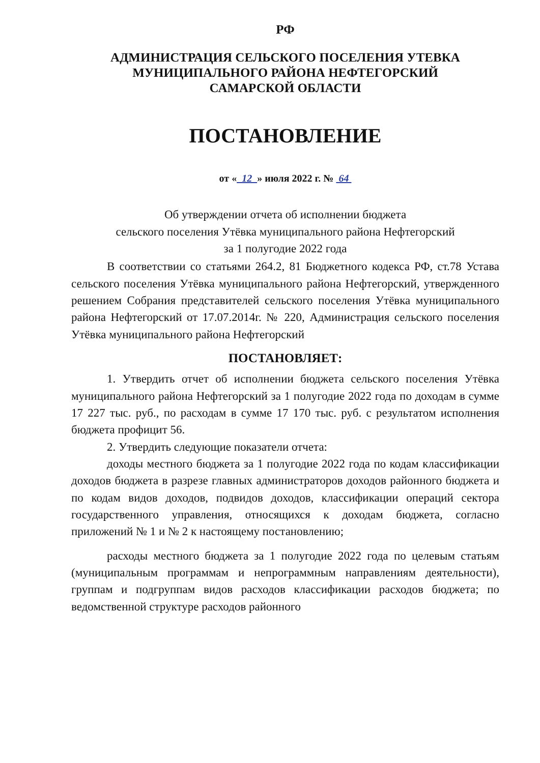РФ
АДМИНИСТРАЦИЯ СЕЛЬСКОГО ПОСЕЛЕНИЯ УТЕВКА
МУНИЦИПАЛЬНОГО РАЙОНА НЕФТЕГОРСКИЙ
САМАРСКОЙ ОБЛАСТИ
ПОСТАНОВЛЕНИЕ
от « 12 » июля 2022 г. № 64
Об утверждении отчета об исполнении бюджета
сельского поселения Утёвка муниципального района Нефтегорский
за 1 полугодие 2022 года
В соответствии со статьями 264.2, 81 Бюджетного кодекса РФ, ст.78 Устава сельского поселения Утёвка муниципального района Нефтегорский, утвержденного решением Собрания представителей сельского поселения Утёвка муниципального района Нефтегорский от 17.07.2014г. № 220, Администрация сельского поселения Утёвка муниципального района Нефтегорский
ПОСТАНОВЛЯЕТ:
1. Утвердить отчет об исполнении бюджета сельского поселения Утёвка муниципального района Нефтегорский за 1 полугодие 2022 года по доходам в сумме 17 227 тыс. руб., по расходам в сумме 17 170 тыс. руб. с результатом исполнения бюджета профицит 56.
2. Утвердить следующие показатели отчета:
доходы местного бюджета за 1 полугодие 2022 года по кодам классификации доходов бюджета в разрезе главных администраторов доходов районного бюджета и по кодам видов доходов, подвидов доходов, классификации операций сектора государственного управления, относящихся к доходам бюджета, согласно приложений № 1 и № 2 к настоящему постановлению;
расходы местного бюджета за 1 полугодие 2022 года по целевым статьям (муниципальным программам и непрограммным направлениям деятельности), группам и подгруппам видов расходов классификации расходов бюджета; по ведомственной структуре расходов районного